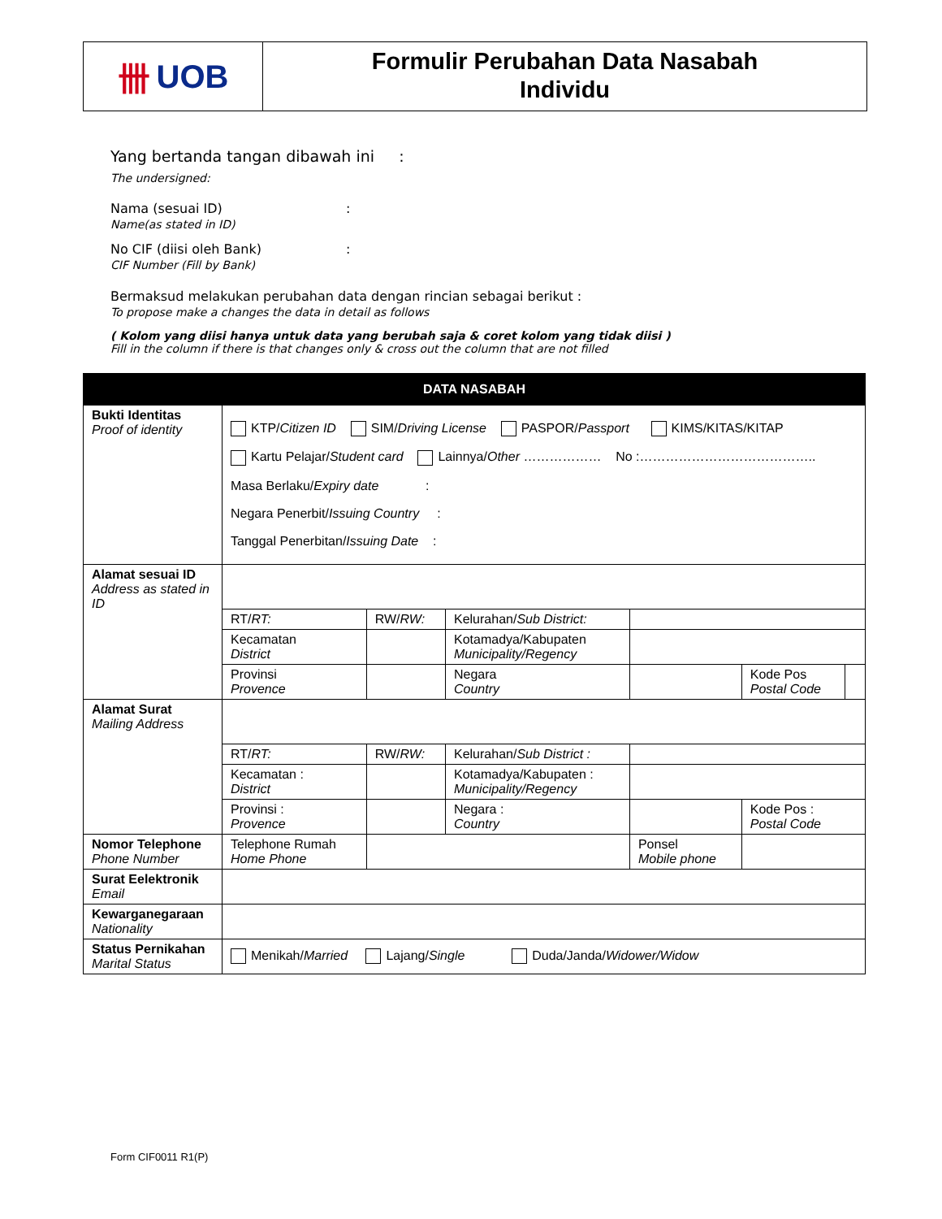卌 UOB
Formulir Perubahan Data Nasabah
Individu
Yang bertanda tangan dibawah ini :
The undersigned:
Nama (sesuai ID)
Name(as stated in ID)
:
No CIF (diisi oleh Bank)
CIF Number (Fill by Bank)
:
Bermaksud melakukan perubahan data dengan rincian sebagai berikut :
To propose make a changes the data in detail as follows
( Kolom yang diisi hanya untuk data yang berubah saja & coret kolom yang tidak diisi )
Fill in the column if there is that changes only & cross out the column that are not filled
| DATA NASABAH | | | | | | |
| Bukti Identitas Proof of identity | KTP/ Citizen ID SIM/ Driving License PASPOR/ Passport KIMS/KITAS/KITAP Kartu Pelajar/ Student card Lainnya/ Other ……………… No :………………………………….. Masa Berlaku/ Expiry date : Negara Penerbit/ Issuing Country : Tanggal Penerbitan/ Issuing Date : | | | | | |
| Alamat sesuai ID Address as stated in ID | | | | | | |
| | RT/ RT: | RW/ RW: | Kelurahan/ Sub District: | | | |
| | Kecamatan District | | Kotamadya/Kabupaten Municipality/Regency | | | |
| | Provinsi Provence | | Negara Country | | Kode Pos Postal Code | |
| Alamat Surat Mailing Address | | | | | | |
| | RT/ RT: | RW/ RW: | Kelurahan/ Sub District : | | | |
| | Kecamatan : District | | Kotamadya/Kabupaten : Municipality/Regency | | | |
| | Provinsi : Provence | | Negara : Country | | Kode Pos : Postal Code | |
| Nomor Telephone Phone Number | Telephone Rumah Home Phone | | | Ponsel Mobile phone | | |
| Surat Eelektronik Email | | | | | | |
| Kewarganegaraan Nationality | | | | | | |
| Status Pernikahan Marital Status | Menikah/ Married Lajang/ Single Duda/Janda/ Widower/Widow | | | | | |
Form CIF0011 R1(P)